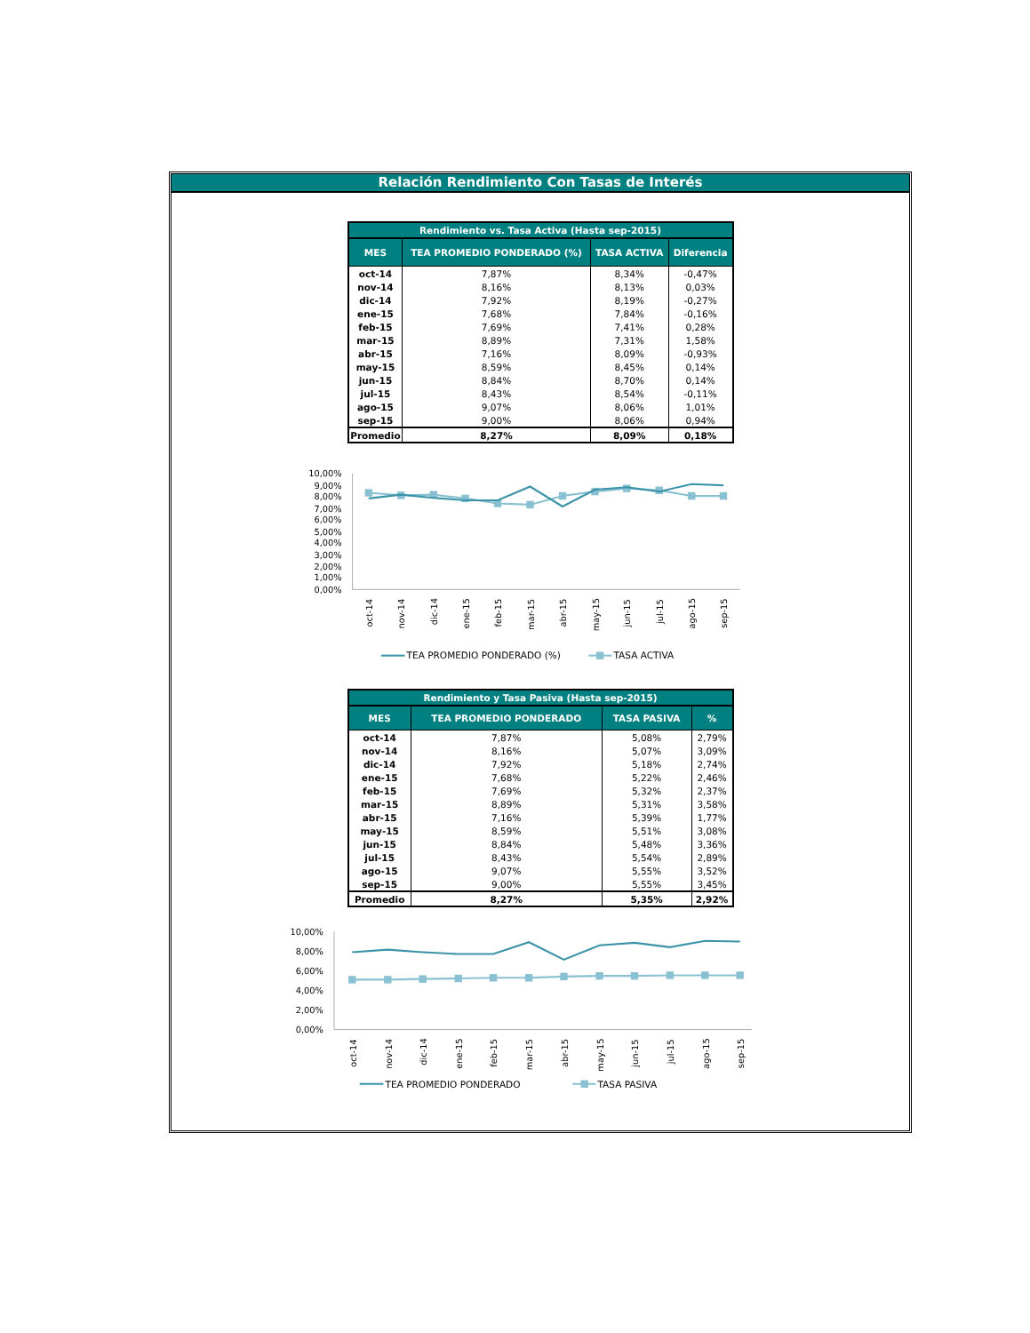Relación Rendimiento Con Tasas de Interés
| Rendimiento vs. Tasa Activa (Hasta sep-2015) | | | |
| --- | --- | --- | --- |
| MES | TEA PROMEDIO PONDERADO (%) | TASA ACTIVA | Diferencia |
| oct-14 | 7,87% | 8,34% | -0,47% |
| nov-14 | 8,16% | 8,13% | 0,03% |
| dic-14 | 7,92% | 8,19% | -0,27% |
| ene-15 | 7,68% | 7,84% | -0,16% |
| feb-15 | 7,69% | 7,41% | 0,28% |
| mar-15 | 8,89% | 7,31% | 1,58% |
| abr-15 | 7,16% | 8,09% | -0,93% |
| may-15 | 8,59% | 8,45% | 0,14% |
| jun-15 | 8,84% | 8,70% | 0,14% |
| jul-15 | 8,43% | 8,54% | -0,11% |
| ago-15 | 9,07% | 8,06% | 1,01% |
| sep-15 | 9,00% | 8,06% | 0,94% |
| Promedio | 8,27% | 8,09% | 0,18% |
10,00%
9,00%
8,00%
7,00%
6,00%
5,00%
4,00%
3,00%
2,00%
1,00%
0,00%
oct-14
nov-14
dic-14
ene-15
feb-15
mar-15
abr-15
may-15
jun-15
jul-15
ago-15
sep-15
TEA PROMEDIO PONDERADO (%)
TASA ACTIVA
| Rendimiento y Tasa Pasiva (Hasta sep-2015) | | | |
| --- | --- | --- | --- |
| MES | TEA PROMEDIO PONDERADO | TASA PASIVA | % |
| oct-14 | 7,87% | 5,08% | 2,79% |
| nov-14 | 8,16% | 5,07% | 3,09% |
| dic-14 | 7,92% | 5,18% | 2,74% |
| ene-15 | 7,68% | 5,22% | 2,46% |
| feb-15 | 7,69% | 5,32% | 2,37% |
| mar-15 | 8,89% | 5,31% | 3,58% |
| abr-15 | 7,16% | 5,39% | 1,77% |
| may-15 | 8,59% | 5,51% | 3,08% |
| jun-15 | 8,84% | 5,48% | 3,36% |
| jul-15 | 8,43% | 5,54% | 2,89% |
| ago-15 | 9,07% | 5,55% | 3,52% |
| sep-15 | 9,00% | 5,55% | 3,45% |
| Promedio | 8,27% | 5,35% | 2,92% |
10,00%
8,00%
6,00%
4,00%
2,00%
0,00%
oct-14
nov-14
dic-14
ene-15
feb-15
mar-15
abr-15
may-15
jun-15
jul-15
ago-15
sep-15
TEA PROMEDIO PONDERADO
TASA PASIVA